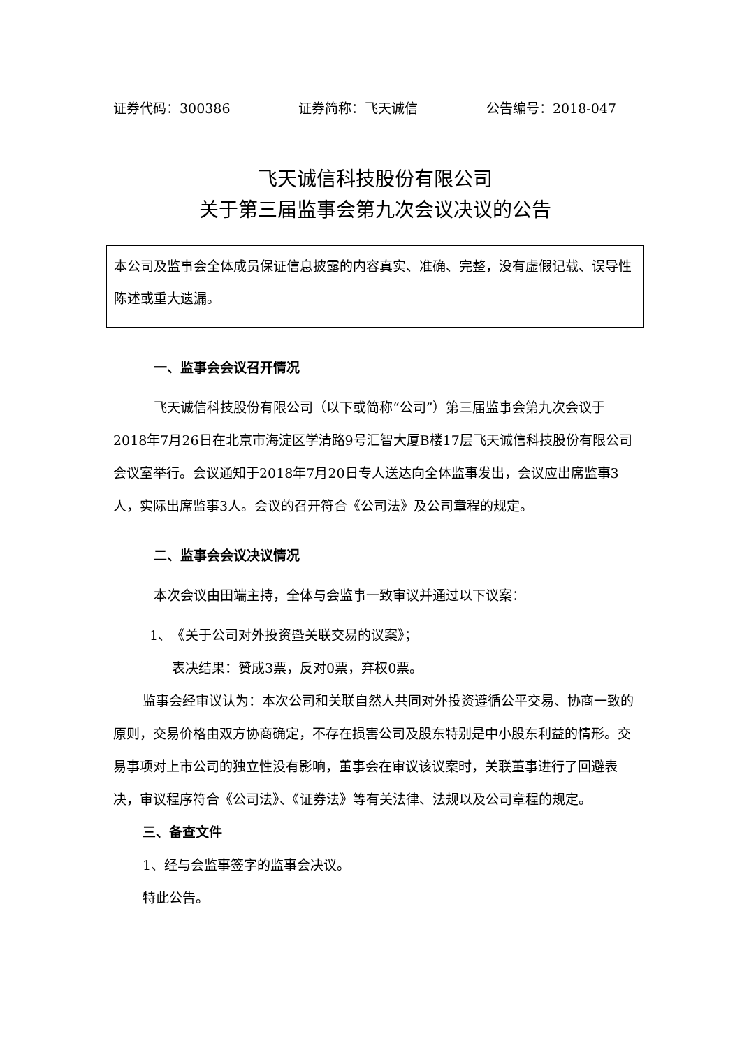证券代码：300386 证券简称：飞天诚信 公告编号：2018-047
飞天诚信科技股份有限公司
关于第三届监事会第九次会议决议的公告
本公司及监事会全体成员保证信息披露的内容真实、准确、完整，没有虚假记载、误导性陈述或重大遗漏。
一、监事会会议召开情况
飞天诚信科技股份有限公司（以下或简称“公司”）第三届监事会第九次会议于2018年7月26日在北京市海淀区学清路9号汇智大厦B楼17层飞天诚信科技股份有限公司会议室举行。会议通知于2018年7月20日专人送达向全体监事发出，会议应出席监事3人，实际出席监事3人。会议的召开符合《公司法》及公司章程的规定。
二、监事会会议决议情况
本次会议由田端主持，全体与会监事一致审议并通过以下议案：
1、　《关于公司对外投资暨关联交易的议案》；
表决结果：赞成3票，反对0票，弃权0票。
监事会经审议认为：本次公司和关联自然人共同对外投资遵循公平交易、协商一致的原则，交易价格由双方协商确定，不存在损害公司及股东特别是中小股东利益的情形。交易事项对上市公司的独立性没有影响，董事会在审议该议案时，关联董事进行了回避表决，审议程序符合《公司法》、《证券法》等有关法律、法规以及公司章程的规定。
三、备查文件
1、经与会监事签字的监事会决议。
特此公告。